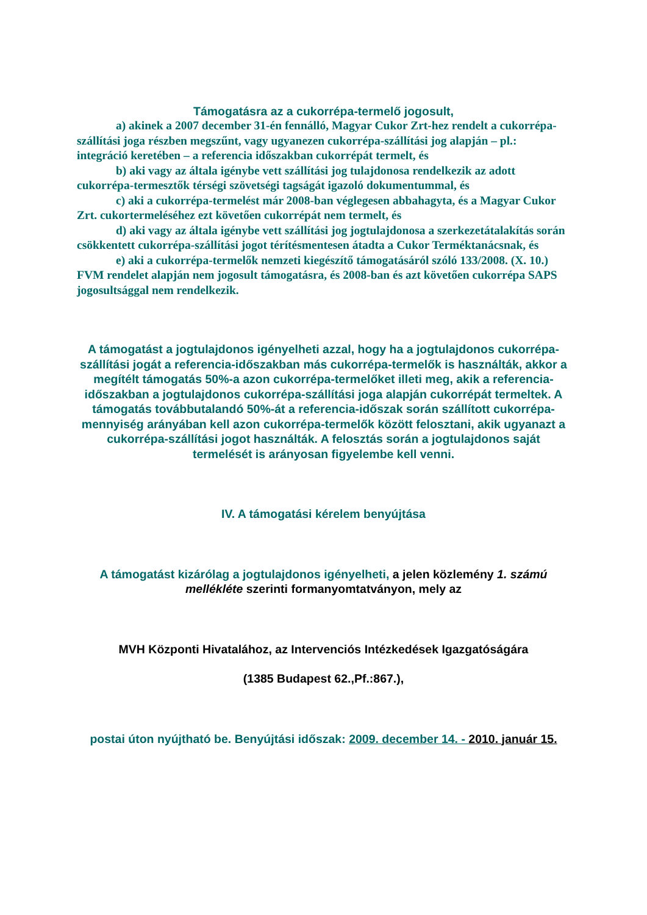Támogatásra az a cukorrépa-termelő jogosult,
a) akinek a 2007 december 31-én fennálló, Magyar Cukor Zrt-hez rendelt a cukorrépa-szállítási joga részben megszűnt, vagy ugyanezen cukorrépa-szállítási jog alapján – pl.: integráció keretében – a referencia időszakban cukorrépát termelt, és
b) aki vagy az általa igénybe vett szállítási jog tulajdonosa rendelkezik az adott cukorrépa-termesztők térségi szövetségi tagságát igazoló dokumentummal, és
c) aki a cukorrépa-termelést már 2008-ban véglegesen abbahagyta, és a Magyar Cukor Zrt. cukortermeléséhez ezt követően cukorrépát nem termelt, és
d) aki vagy az általa igénybe vett szállítási jog jogtulajdonosa a szerkezetátalakítás során csökkentett cukorrépa-szállítási jogot térítésmentesen átadta a Cukor Terméktanácsnak, és
e) aki a cukorrépa-termelők nemzeti kiegészítő támogatásáról szóló 133/2008. (X. 10.) FVM rendelet alapján nem jogosult támogatásra, és 2008-ban és azt követően cukorrépa SAPS jogosultsággal nem rendelkezik.
A támogatást a jogtulajdonos igényelheti azzal, hogy ha a jogtulajdonos cukorrépa-szállítási jogát a referencia-időszakban más cukorrépa-termelők is használták, akkor a megítélt támogatás 50%-a azon cukorrépa-termelőket illeti meg, akik a referencia-időszakban a jogtulajdonos cukorrépa-szállítási joga alapján cukorrépát termeltek. A támogatás továbbutalandó 50%-át a referencia-időszak során szállított cukorrépa-mennyiség arányában kell azon cukorrépa-termelők között felosztani, akik ugyanazt a cukorrépa-szállítási jogot használták. A felosztás során a jogtulajdonos saját termelését is arányosan figyelembe kell venni.
IV. A támogatási kérelem benyújtása
A támogatást kizárólag a jogtulajdonos igényelheti, a jelen közlemény 1. számú mellékléte szerinti formanyomtatványon, mely az
MVH Központi Hivatalához, az Intervenciós Intézkedések Igazgatóságára
(1385 Budapest 62.,Pf.:867.),
postai úton nyújtható be. Benyújtási időszak: 2009. december 14. - 2010. január 15.